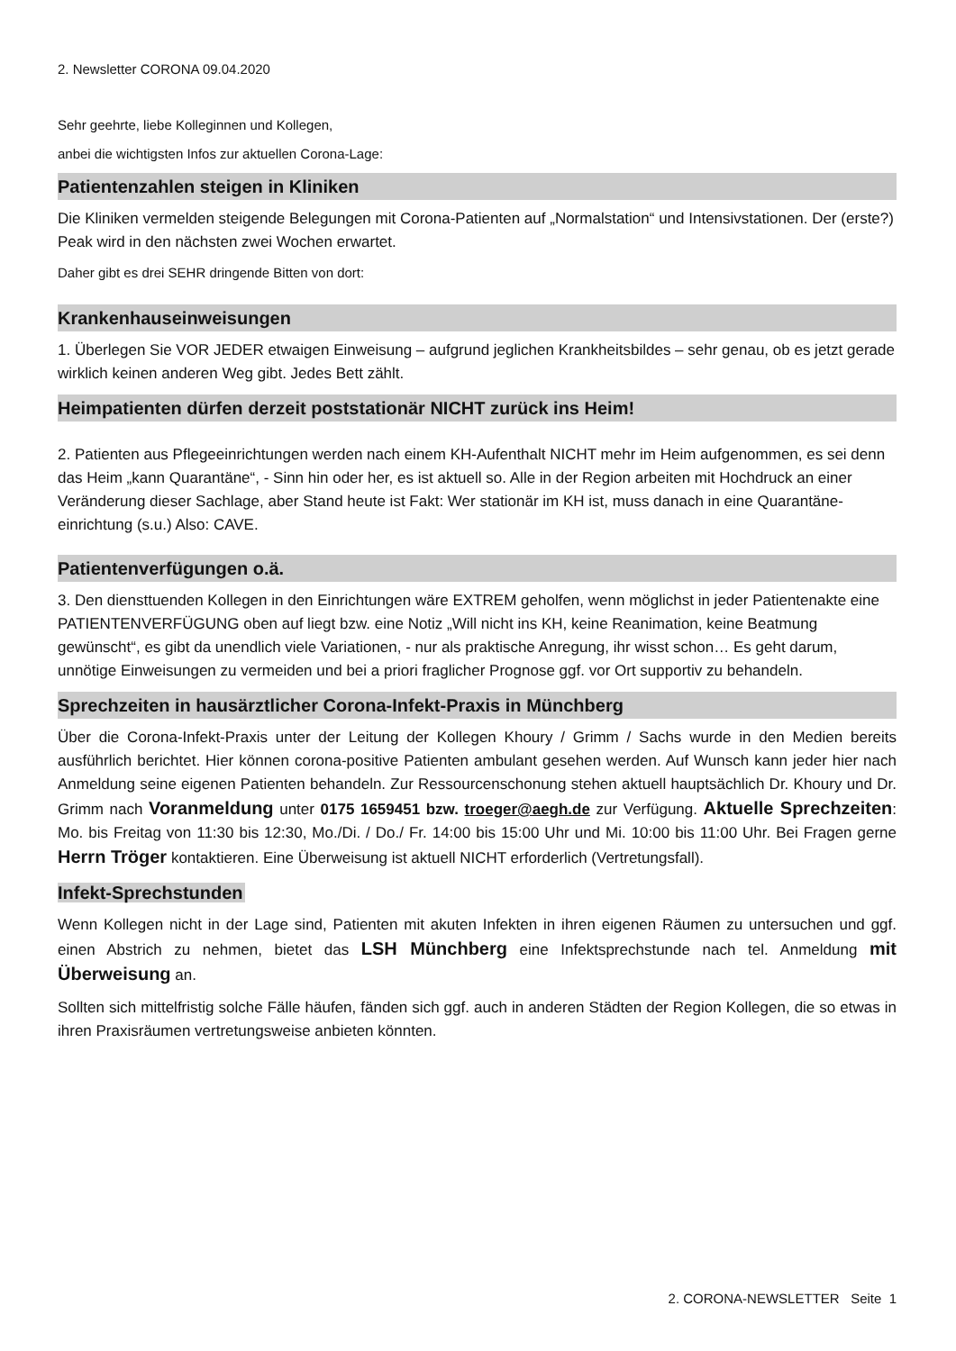2. Newsletter CORONA 09.04.2020
Sehr geehrte, liebe Kolleginnen und Kollegen,
anbei die wichtigsten Infos zur aktuellen Corona-Lage:
Patientenzahlen steigen in Kliniken
Die Kliniken vermelden steigende Belegungen mit Corona-Patienten auf „Normalstation“ und Intensivstationen. Der (erste?) Peak wird in den nächsten zwei Wochen erwartet.
Daher gibt es drei SEHR dringende Bitten von dort:
Krankenhauseinweisungen
1. Überlegen Sie VOR JEDER etwaigen Einweisung – aufgrund jeglichen Krankheitsbildes – sehr genau, ob es jetzt gerade wirklich keinen anderen Weg gibt. Jedes Bett zählt.
Heimpatienten dürfen derzeit poststationär NICHT zurück ins Heim!
2. Patienten aus Pflegeeinrichtungen werden nach einem KH-Aufenthalt NICHT mehr im Heim aufgenommen, es sei denn das Heim „kann Quarantäne“, - Sinn hin oder her, es ist aktuell so. Alle in der Region arbeiten mit Hochdruck an einer Veränderung dieser Sachlage, aber Stand heute ist Fakt: Wer stationär im KH ist, muss danach in eine Quarantäne-einrichtung (s.u.) Also: CAVE.
Patientenverfügungen o.ä.
3. Den diensttuenden Kollegen in den Einrichtungen wäre EXTREM geholfen, wenn möglichst in jeder Patientenakte eine PATIENTENVERFÜGUNG oben auf liegt bzw. eine Notiz „Will nicht ins KH, keine Reanimation, keine Beatmung gewünscht“, es gibt da unendlich viele Variationen, - nur als praktische Anregung, ihr wisst schon… Es geht darum, unnötige Einweisungen zu vermeiden und bei a priori fraglicher Prognose ggf. vor Ort supportiv zu behandeln.
Sprechzeiten in hausärztlicher Corona-Infekt-Praxis in Münchberg
Über die Corona-Infekt-Praxis unter der Leitung der Kollegen Khoury / Grimm / Sachs wurde in den Medien bereits ausführlich berichtet. Hier können corona-positive Patienten ambulant gesehen werden. Auf Wunsch kann jeder hier nach Anmeldung seine eigenen Patienten behandeln. Zur Ressourcenschonung stehen aktuell hauptsächlich Dr. Khoury und Dr. Grimm nach Voranmeldung unter 0175 1659451 bzw. troeger@aegh.de zur Verfügung. Aktuelle Sprechzeiten: Mo. bis Freitag von 11:30 bis 12:30, Mo./Di. / Do./ Fr. 14:00 bis 15:00 Uhr und Mi. 10:00 bis 11:00 Uhr. Bei Fragen gerne Herrn Tröger kontaktieren. Eine Überweisung ist aktuell NICHT erforderlich (Vertretungsfall).
Infekt-Sprechstunden
Wenn Kollegen nicht in der Lage sind, Patienten mit akuten Infekten in ihren eigenen Räumen zu untersuchen und ggf. einen Abstrich zu nehmen, bietet das LSH Münchberg eine Infektsprechstunde nach tel. Anmeldung mit Überweisung an.
Sollten sich mittelfristig solche Fälle häufen, fänden sich ggf. auch in anderen Städten der Region Kollegen, die so etwas in ihren Praxisräumen vertretungsweise anbieten könnten.
2. CORONA-NEWSLETTER Seite 1